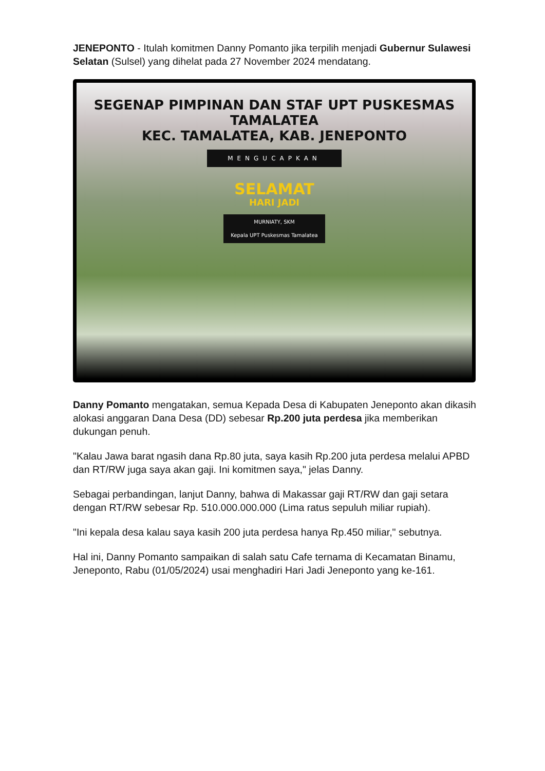JENEPONTO - Itulah komitmen Danny Pomanto jika terpilih menjadi Gubernur Sulawesi Selatan (Sulsel) yang dihelat pada 27 November 2024 mendatang.
SEGENAP PIMPINAN DAN STAF UPT PUSKESMAS TAMALATEA
KEC. TAMALATEA, KAB. JENEPONTO
MENGUCAPKAN
SELAMAT
HARI JADI
MURNIATY, SKM
Kepala UPT Puskesmas Tamalatea
Danny Pomanto mengatakan, semua Kepada Desa di Kabupaten Jeneponto akan dikasih alokasi anggaran Dana Desa (DD) sebesar Rp.200 juta perdesa jika memberikan dukungan penuh.
"Kalau Jawa barat ngasih dana Rp.80 juta, saya kasih Rp.200 juta perdesa melalui APBD dan RT/RW juga saya akan gaji. Ini komitmen saya," jelas Danny.
Sebagai perbandingan, lanjut Danny, bahwa di Makassar gaji RT/RW dan gaji setara dengan RT/RW sebesar Rp. 510.000.000.000 (Lima ratus sepuluh miliar rupiah).
"Ini kepala desa kalau saya kasih 200 juta perdesa hanya Rp.450 miliar," sebutnya.
Hal ini, Danny Pomanto sampaikan di salah satu Cafe ternama di Kecamatan Binamu, Jeneponto, Rabu (01/05/2024) usai menghadiri Hari Jadi Jeneponto yang ke-161.